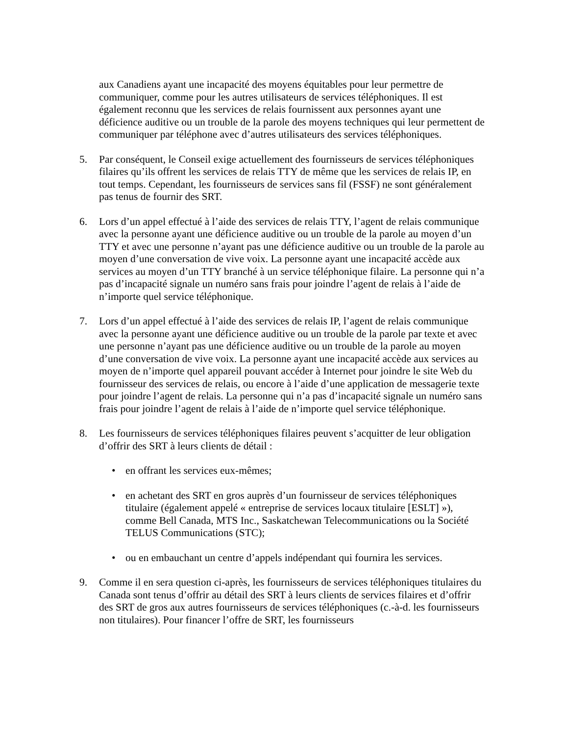aux Canadiens ayant une incapacité des moyens équitables pour leur permettre de communiquer, comme pour les autres utilisateurs de services téléphoniques. Il est également reconnu que les services de relais fournissent aux personnes ayant une déficience auditive ou un trouble de la parole des moyens techniques qui leur permettent de communiquer par téléphone avec d’autres utilisateurs des services téléphoniques.
5. Par conséquent, le Conseil exige actuellement des fournisseurs de services téléphoniques filaires qu’ils offrent les services de relais TTY de même que les services de relais IP, en tout temps. Cependant, les fournisseurs de services sans fil (FSSF) ne sont généralement pas tenus de fournir des SRT.
6. Lors d’un appel effectué à l’aide des services de relais TTY, l’agent de relais communique avec la personne ayant une déficience auditive ou un trouble de la parole au moyen d’un TTY et avec une personne n’ayant pas une déficience auditive ou un trouble de la parole au moyen d’une conversation de vive voix. La personne ayant une incapacité accède aux services au moyen d’un TTY branché à un service téléphonique filaire. La personne qui n’a pas d’incapacité signale un numéro sans frais pour joindre l’agent de relais à l’aide de n’importe quel service téléphonique.
7. Lors d’un appel effectué à l’aide des services de relais IP, l’agent de relais communique avec la personne ayant une déficience auditive ou un trouble de la parole par texte et avec une personne n’ayant pas une déficience auditive ou un trouble de la parole au moyen d’une conversation de vive voix. La personne ayant une incapacité accède aux services au moyen de n’importe quel appareil pouvant accéder à Internet pour joindre le site Web du fournisseur des services de relais, ou encore à l’aide d’une application de messagerie texte pour joindre l’agent de relais. La personne qui n’a pas d’incapacité signale un numéro sans frais pour joindre l’agent de relais à l’aide de n’importe quel service téléphonique.
8. Les fournisseurs de services téléphoniques filaires peuvent s’acquitter de leur obligation d’offrir des SRT à leurs clients de détail :
• en offrant les services eux-mêmes;
• en achetant des SRT en gros auprès d’un fournisseur de services téléphoniques titulaire (également appelé « entreprise de services locaux titulaire [ESLT] »), comme Bell Canada, MTS Inc., Saskatchewan Telecommunications ou la Société TELUS Communications (STC);
• ou en embauchant un centre d’appels indépendant qui fournira les services.
9. Comme il en sera question ci-après, les fournisseurs de services téléphoniques titulaires du Canada sont tenus d’offrir au détail des SRT à leurs clients de services filaires et d’offrir des SRT de gros aux autres fournisseurs de services téléphoniques (c.-à-d. les fournisseurs non titulaires). Pour financer l’offre de SRT, les fournisseurs